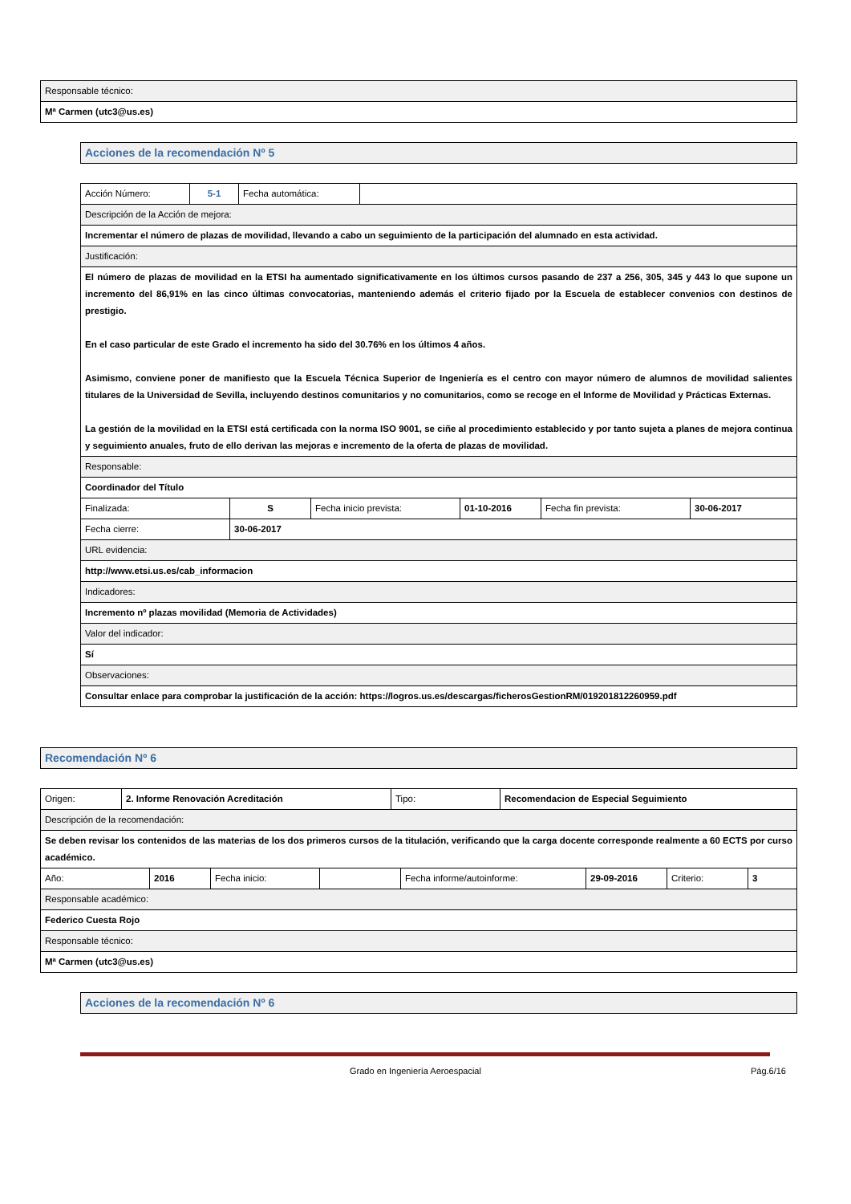| Responsable técnico: |
| Mª Carmen (utc3@us.es) |
| Acciones de la recomendación Nº 5 |
| Acción Número: | 5-1 | Fecha automática: | |
| Descripción de la Acción de mejora: | | | |
| Incrementar el número de plazas de movilidad, llevando a cabo un seguimiento de la participación del alumnado en esta actividad. | | | |
| Justificación: | | | |
| El número de plazas de movilidad en la ETSI ha aumentado significativamente en los últimos cursos pasando de 237 a 256, 305, 345 y 443 lo que supone un incremento del 86,91% en las cinco últimas convocatorias, manteniendo además el criterio fijado por la Escuela de establecer convenios con destinos de prestigio. En el caso particular de este Grado el incremento ha sido del 30.76% en los últimos 4 años. Asimismo, conviene poner de manifiesto que la Escuela Técnica Superior de Ingeniería es el centro con mayor número de alumnos de movilidad salientes titulares de la Universidad de Sevilla, incluyendo destinos comunitarios y no comunitarios, como se recoge en el Informe de Movilidad y Prácticas Externas. La gestión de la movilidad en la ETSI está certificada con la norma ISO 9001, se ciñe al procedimiento establecido y por tanto sujeta a planes de mejora continua y seguimiento anuales, fruto de ello derivan las mejoras e incremento de la oferta de plazas de movilidad. | | | |
| Responsable: | | | |
| Coordinador del Título | | | |
| Finalizada: | S | Fecha inicio prevista: | 01-10-2016 | Fecha fin prevista: | 30-06-2017 |
| Fecha cierre: | 30-06-2017 | | | | |
| URL evidencia: | | | | | |
| http://www.etsi.us.es/cab_informacion | | | | | |
| Indicadores: | | | | | |
| Incremento nº plazas movilidad (Memoria de Actividades) | | | | | |
| Valor del indicador: | | | | | |
| Sí | | | | | |
| Observaciones: | | | | | |
| Consultar enlace para comprobar la justificación de la acción: https://logros.us.es/descargas/ficherosGestionRM/019201812260959.pdf | | | | | |
| Recomendación Nº 6 |
| Origen: | 2. Informe Renovación Acreditación | Tipo: | Recomendacion de Especial Seguimiento |
| Descripción de la recomendación: | | | |
| Se deben revisar los contenidos de las materias de los dos primeros cursos de la titulación, verificando que la carga docente corresponde realmente a 60 ECTS por curso académico. | | | |
| Año: | 2016 | Fecha inicio: | | Fecha informe/autoinforme: | 29-09-2016 | Criterio: | 3 |
| Responsable académico: | | | | | | | |
| Federico Cuesta Rojo | | | | | | | |
| Responsable técnico: | | | | | | | |
| Mª Carmen (utc3@us.es) | | | | | | | |
| Acciones de la recomendación Nº 6 |
Grado en Ingeniería Aeroespacial Pág.6/16